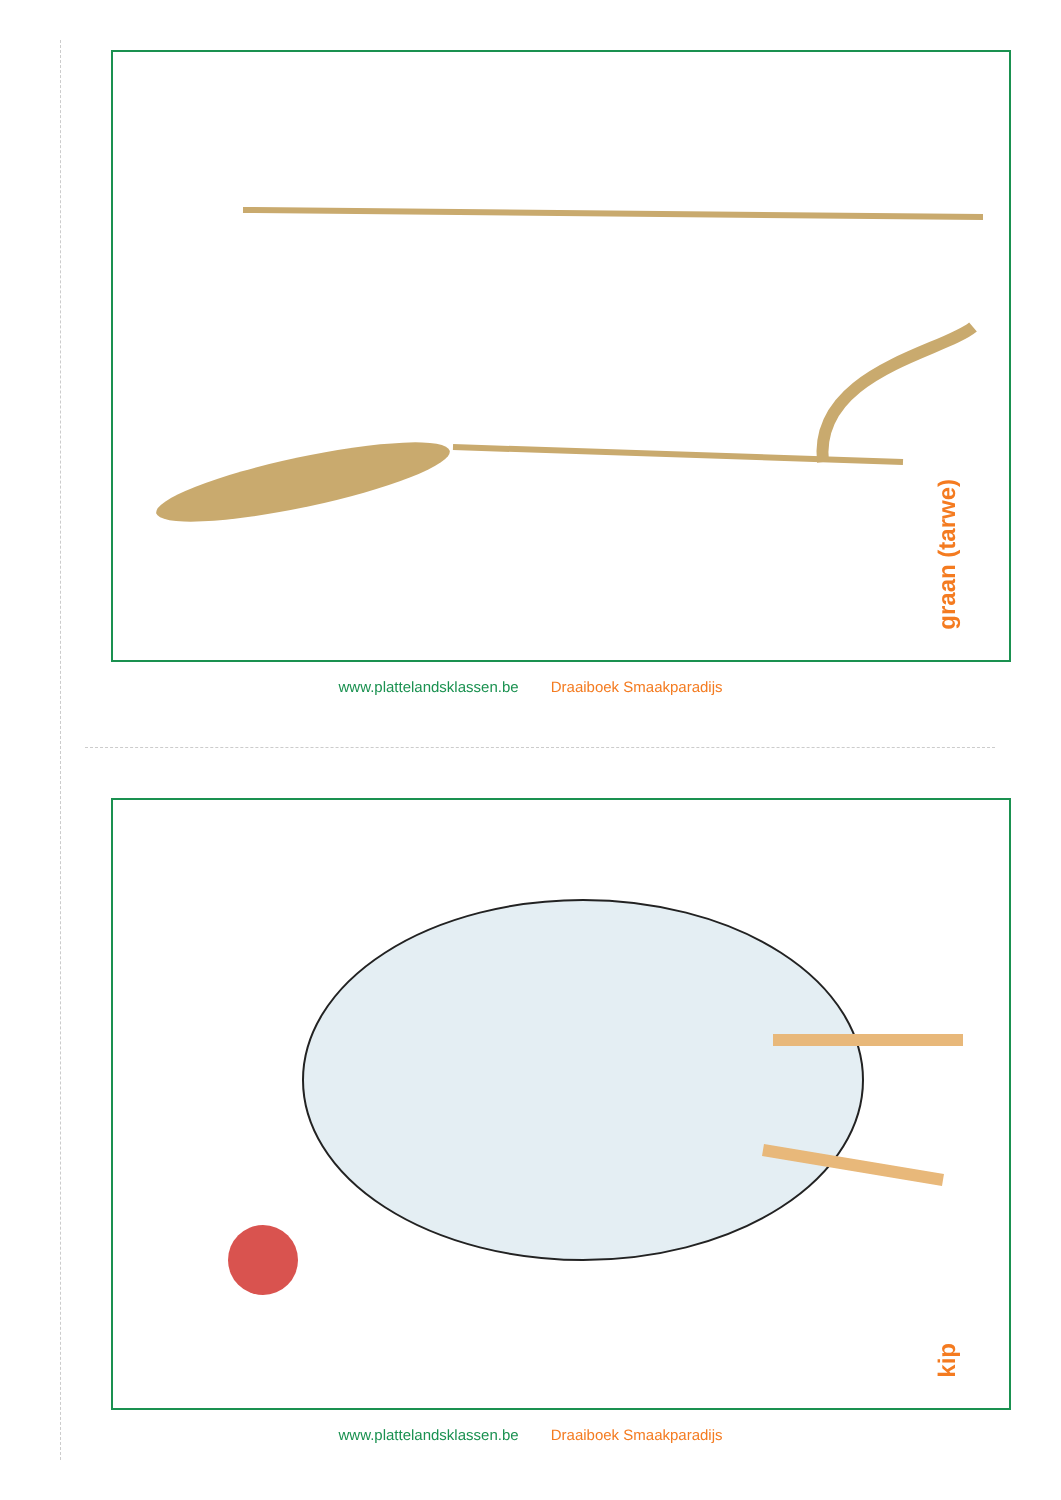graan (tarwe)
www.plattelandsklassen.be Draaiboek Smaakparadijs
kip
www.plattelandsklassen.be Draaiboek Smaakparadijs